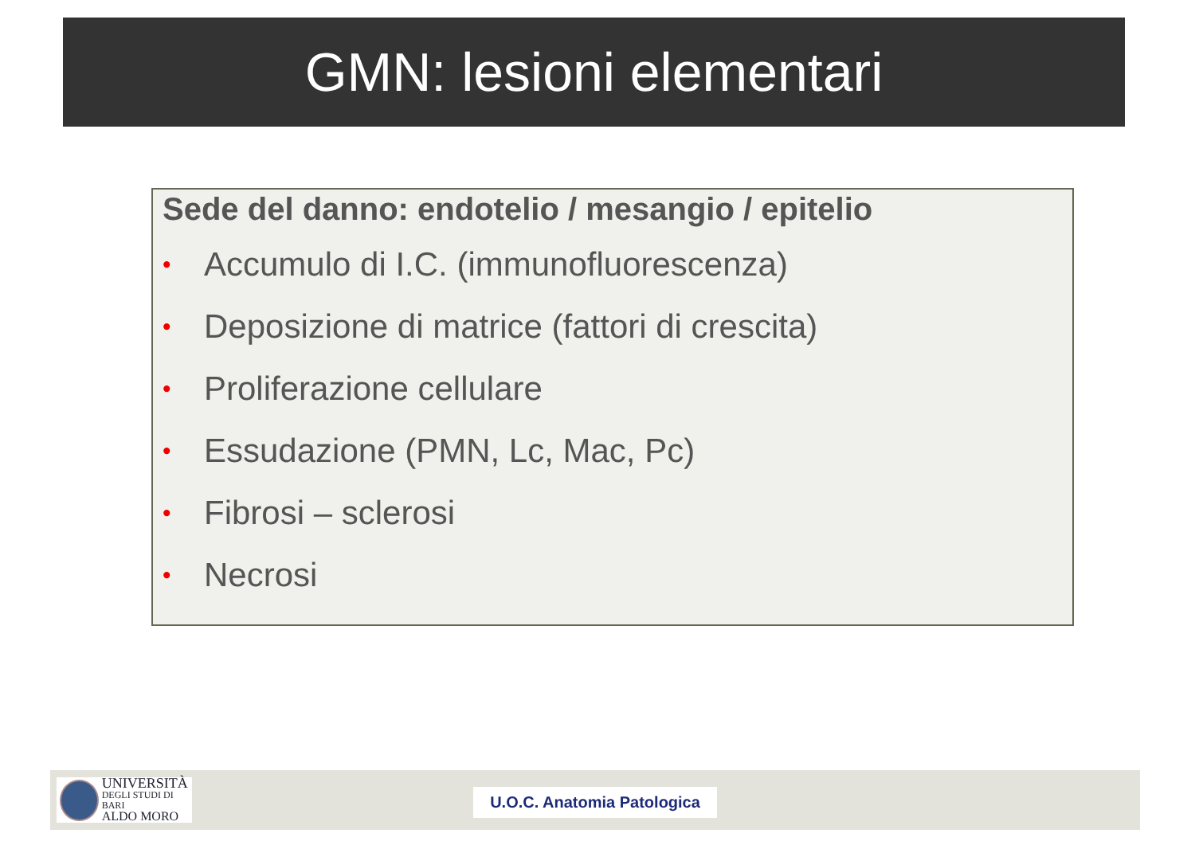GMN: lesioni elementari
Sede del danno: endotelio / mesangio / epitelio
• Accumulo di I.C. (immunofluorescenza)
• Deposizione di matrice (fattori di crescita)
• Proliferazione cellulare
• Essudazione (PMN, Lc, Mac, Pc)
• Fibrosi – sclerosi
• Necrosi
UNIVERSITÀ
DEGLI STUDI DI BARI
ALDO MORO
U.O.C. Anatomia Patologica